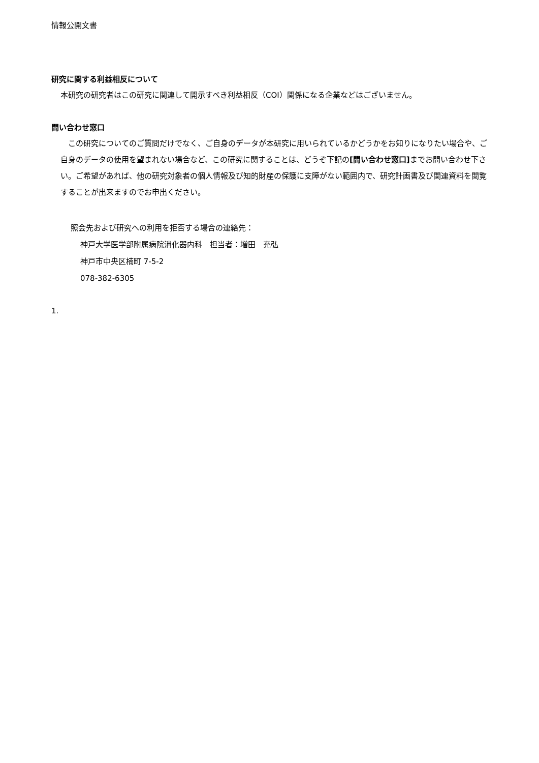情報公開文書
研究に関する利益相反について
本研究の研究者はこの研究に関連して開示すべき利益相反（COI）関係になる企業などはございません。
問い合わせ窓口
　この研究についてのご質問だけでなく、ご自身のデータが本研究に用いられているかどうかをお知りになりたい場合や、ご自身のデータの使用を望まれない場合など、この研究に関することは、どうぞ下記の[問い合わせ窓口] までお問い合わせ下さい。ご希望があれば、他の研究対象者の個人情報及び知的財産の保護に支障がない範囲内で、研究計画書及び関連資料を閲覧することが出来ますのでお申出ください。
照会先および研究への利用を拒否する場合の連絡先：
神戸大学医学部附属病院消化器内科　担当者：増田　充弘
神戸市中央区楠町 7-5-2
078-382-6305
1.